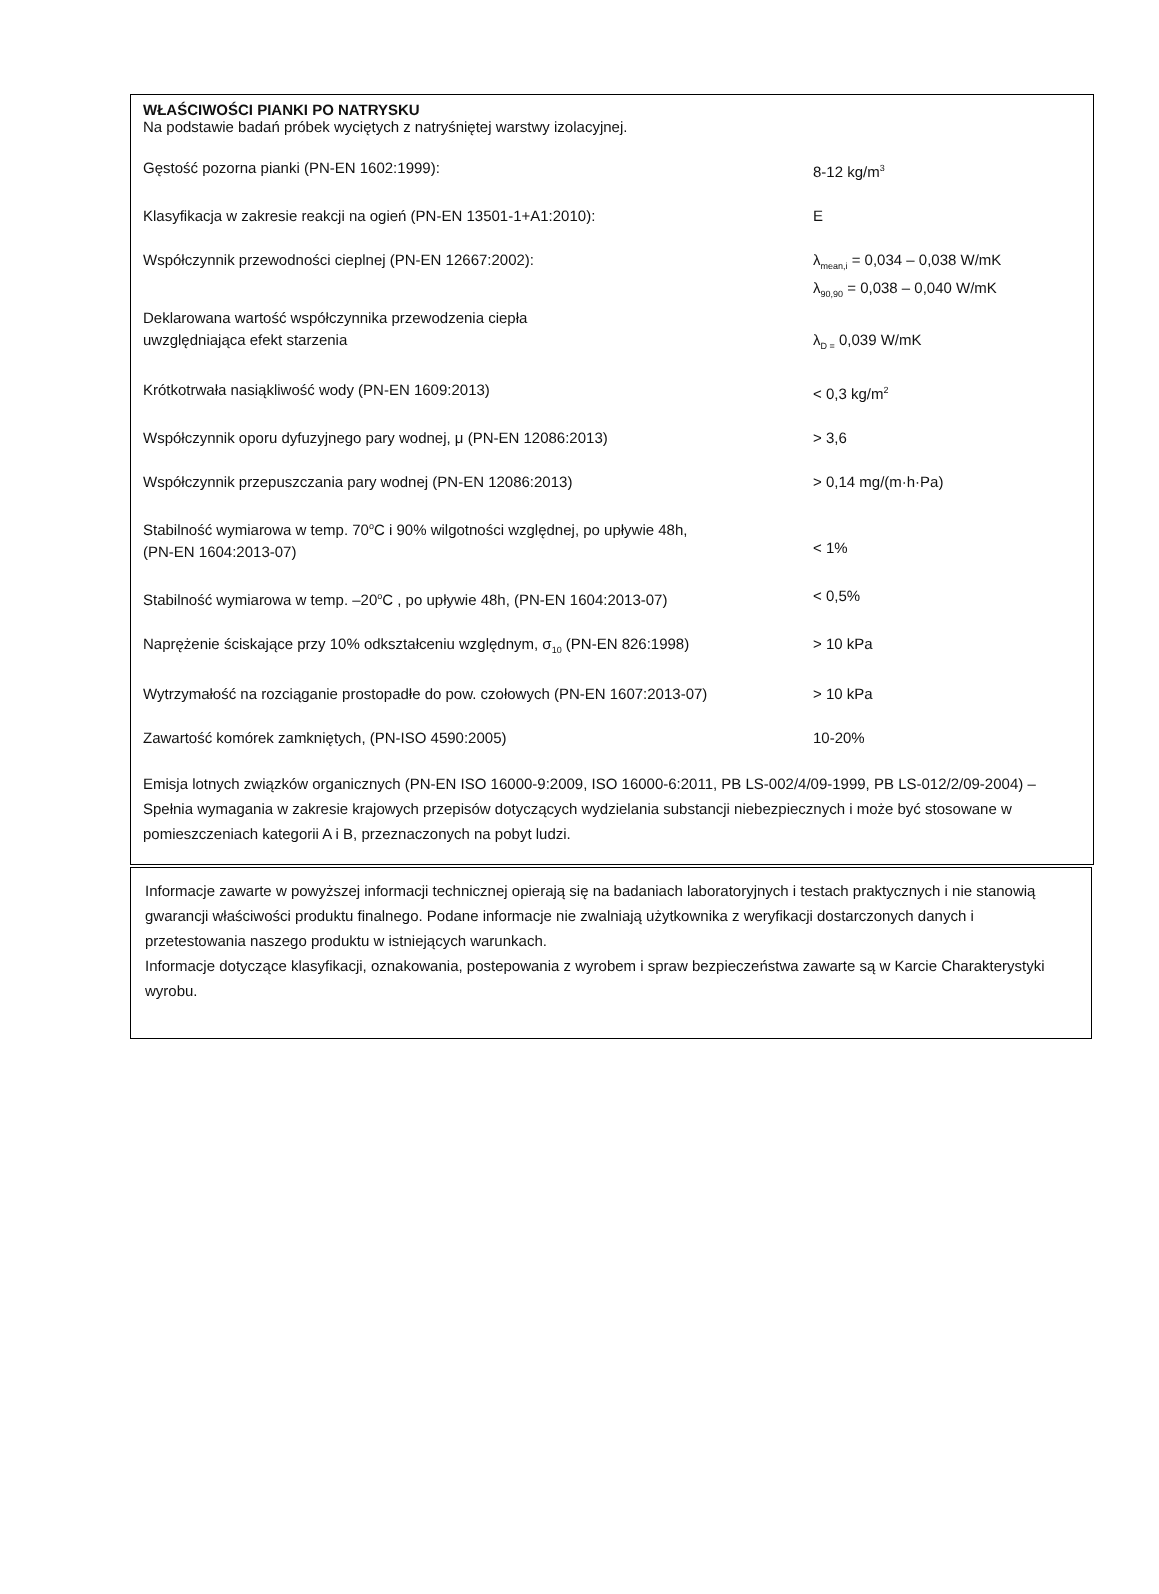WŁAŚCIWOŚCI PIANKI PO NATRYSKU
Na podstawie badań próbek wyciętych z natryśniętej warstwy izolacyjnej.
Gęstość pozorna pianki (PN-EN 1602:1999): 8-12 kg/m<sup>3</sup>
Klasyfikacja w zakresie reakcji na ogień (PN-EN 13501-1+A1:2010): E
Współczynnik przewodności cieplnej (PN-EN 12667:2002): λ<sub>mean,i</sub> = 0,034 – 0,038 W/mK
λ<sub>90,90</sub> = 0,038 – 0,040 W/mK
Deklarowana wartość współczynnika przewodzenia ciepła
uwzględniająca efekt starzenia
λ<sub>D =</sub> 0,039 W/mK
Krótkotrwała nasiąkliwość wody (PN-EN 1609:2013) < 0,3 kg/m<sup>2</sup>
Współczynnik oporu dyfuzyjnego pary wodnej, μ (PN-EN 12086:2013) > 3,6
Współczynnik przepuszczania pary wodnej (PN-EN 12086:2013) > 0,14 mg/(m·h·Pa)
Stabilność wymiarowa w temp. 70<sup>o</sup>C i 90% wilgotności względnej, po upływie 48h,
(PN-EN 1604:2013-07)
< 1%
Stabilność wymiarowa w temp. –20<sup>o</sup>C , po upływie 48h, (PN-EN 1604:2013-07) < 0,5%
Naprężenie ściskające przy 10% odkształceniu względnym, σ<sub>10</sub> (PN-EN 826:1998)
> 10 kPa
Wytrzymałość na rozciąganie prostopadłe do pow. czołowych (PN-EN 1607:2013-07)
> 10 kPa
Zawartość komórek zamkniętych, (PN-ISO 4590:2005) 10-20%
Emisja lotnych związków organicznych (PN-EN ISO 16000-9:2009, ISO 16000-6:2011, PB LS-002/4/09-1999, PB LS-012/2/09-2004) – Spełnia wymagania w zakresie krajowych przepisów dotyczących wydzielania substancji niebezpiecznych i może być stosowane w pomieszczeniach kategorii A i B, przeznaczonych na pobyt ludzi.
Informacje zawarte w powyższej informacji technicznej opierają się na badaniach laboratoryjnych i testach praktycznych i nie stanowią gwarancji właściwości produktu finalnego. Podane informacje nie zwalniają użytkownika z weryfikacji dostarczonych danych i przetestowania naszego produktu w istniejących warunkach.
Informacje dotyczące klasyfikacji, oznakowania, postepowania z wyrobem i spraw bezpieczeństwa zawarte są w Karcie Charakterystyki wyrobu.